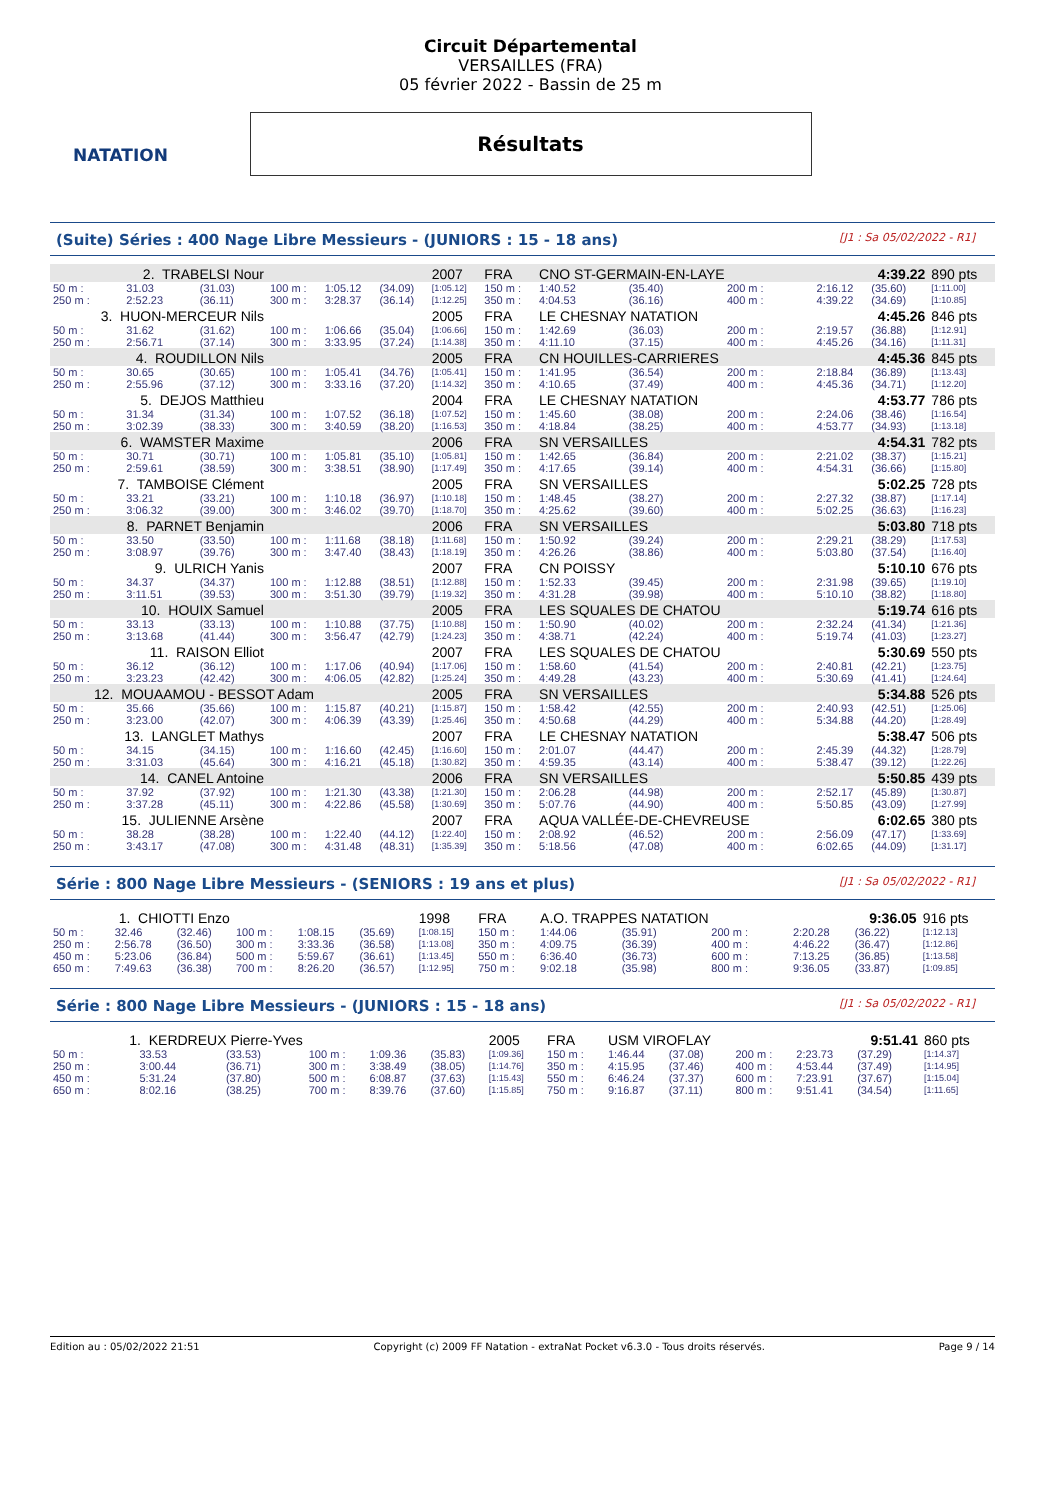NATATION
Circuit Départemental
VERSAILLES (FRA)
05 février 2022 - Bassin de 25 m
Résultats
(Suite) Séries : 400 Nage Libre Messieurs - (JUNIORS : 15 - 18 ans) [J1 : Sa 05/02/2022 - R1]
| 2. TRABELSI Nour | | | | | | 2007 | FRA | CNO ST-GERMAIN-EN-LAYE | | | | 4:39.22 | | | 890 pts |
| 50 m : | 31.03 | (31.03) | 100 m : | 1:05.12 | (34.09) | [1:05.12] | 150 m : | 1:40.52 | (35.40) | | 200 m : | 2:16.12 | (35.60) | | [1:11.00] |
| 250 m : | 2:52.23 | (36.11) | 300 m : | 3:28.37 | (36.14) | [1:12.25] | 350 m : | 4:04.53 | (36.16) | | 400 m : | 4:39.22 | (34.69) | | [1:10.85] |
| 3. HUON-MERCEUR Nils | | | | | | 2005 | FRA | LE CHESNAY NATATION | | | | 4:45.26 | | | 846 pts |
| 50 m : | 31.62 | (31.62) | 100 m : | 1:06.66 | (35.04) | [1:06.66] | 150 m : | 1:42.69 | (36.03) | | 200 m : | 2:19.57 | (36.88) | | [1:12.91] |
| 250 m : | 2:56.71 | (37.14) | 300 m : | 3:33.95 | (37.24) | [1:14.38] | 350 m : | 4:11.10 | (37.15) | | 400 m : | 4:45.26 | (34.16) | | [1:11.31] |
| 4. ROUDILLON Nils | | | | | | 2005 | FRA | CN HOUILLES-CARRIERES | | | | 4:45.36 | | | 845 pts |
| 50 m : | 30.65 | (30.65) | 100 m : | 1:05.41 | (34.76) | [1:05.41] | 150 m : | 1:41.95 | (36.54) | | 200 m : | 2:18.84 | (36.89) | | [1:13.43] |
| 250 m : | 2:55.96 | (37.12) | 300 m : | 3:33.16 | (37.20) | [1:14.32] | 350 m : | 4:10.65 | (37.49) | | 400 m : | 4:45.36 | (34.71) | | [1:12.20] |
| 5. DEJOS Matthieu | | | | | | 2004 | FRA | LE CHESNAY NATATION | | | | 4:53.77 | | | 786 pts |
| 50 m : | 31.34 | (31.34) | 100 m : | 1:07.52 | (36.18) | [1:07.52] | 150 m : | 1:45.60 | (38.08) | | 200 m : | 2:24.06 | (38.46) | | [1:16.54] |
| 250 m : | 3:02.39 | (38.33) | 300 m : | 3:40.59 | (38.20) | [1:16.53] | 350 m : | 4:18.84 | (38.25) | | 400 m : | 4:53.77 | (34.93) | | [1:13.18] |
| 6. WAMSTER Maxime | | | | | | 2006 | FRA | SN VERSAILLES | | | | 4:54.31 | | | 782 pts |
| 50 m : | 30.71 | (30.71) | 100 m : | 1:05.81 | (35.10) | [1:05.81] | 150 m : | 1:42.65 | (36.84) | | 200 m : | 2:21.02 | (38.37) | | [1:15.21] |
| 250 m : | 2:59.61 | (38.59) | 300 m : | 3:38.51 | (38.90) | [1:17.49] | 350 m : | 4:17.65 | (39.14) | | 400 m : | 4:54.31 | (36.66) | | [1:15.80] |
| 7. TAMBOISE Clément | | | | | | 2005 | FRA | SN VERSAILLES | | | | 5:02.25 | | | 728 pts |
| 50 m : | 33.21 | (33.21) | 100 m : | 1:10.18 | (36.97) | [1:10.18] | 150 m : | 1:48.45 | (38.27) | | 200 m : | 2:27.32 | (38.87) | | [1:17.14] |
| 250 m : | 3:06.32 | (39.00) | 300 m : | 3:46.02 | (39.70) | [1:18.70] | 350 m : | 4:25.62 | (39.60) | | 400 m : | 5:02.25 | (36.63) | | [1:16.23] |
| 8. PARNET Benjamin | | | | | | 2006 | FRA | SN VERSAILLES | | | | 5:03.80 | | | 718 pts |
| 50 m : | 33.50 | (33.50) | 100 m : | 1:11.68 | (38.18) | [1:11.68] | 150 m : | 1:50.92 | (39.24) | | 200 m : | 2:29.21 | (38.29) | | [1:17.53] |
| 250 m : | 3:08.97 | (39.76) | 300 m : | 3:47.40 | (38.43) | [1:18.19] | 350 m : | 4:26.26 | (38.86) | | 400 m : | 5:03.80 | (37.54) | | [1:16.40] |
| 9. ULRICH Yanis | | | | | | 2007 | FRA | CN POISSY | | | | 5:10.10 | | | 676 pts |
| 50 m : | 34.37 | (34.37) | 100 m : | 1:12.88 | (38.51) | [1:12.88] | 150 m : | 1:52.33 | (39.45) | | 200 m : | 2:31.98 | (39.65) | | [1:19.10] |
| 250 m : | 3:11.51 | (39.53) | 300 m : | 3:51.30 | (39.79) | [1:19.32] | 350 m : | 4:31.28 | (39.98) | | 400 m : | 5:10.10 | (38.82) | | [1:18.80] |
| 10. HOUIX Samuel | | | | | | 2005 | FRA | LES SQUALES DE CHATOU | | | | 5:19.74 | | | 616 pts |
| 50 m : | 33.13 | (33.13) | 100 m : | 1:10.88 | (37.75) | [1:10.88] | 150 m : | 1:50.90 | (40.02) | | 200 m : | 2:32.24 | (41.34) | | [1:21.36] |
| 250 m : | 3:13.68 | (41.44) | 300 m : | 3:56.47 | (42.79) | [1:24.23] | 350 m : | 4:38.71 | (42.24) | | 400 m : | 5:19.74 | (41.03) | | [1:23.27] |
| 11. RAISON Elliot | | | | | | 2007 | FRA | LES SQUALES DE CHATOU | | | | 5:30.69 | | | 550 pts |
| 50 m : | 36.12 | (36.12) | 100 m : | 1:17.06 | (40.94) | [1:17.06] | 150 m : | 1:58.60 | (41.54) | | 200 m : | 2:40.81 | (42.21) | | [1:23.75] |
| 250 m : | 3:23.23 | (42.42) | 300 m : | 4:06.05 | (42.82) | [1:25.24] | 350 m : | 4:49.28 | (43.23) | | 400 m : | 5:30.69 | (41.41) | | [1:24.64] |
| 12. MOUAAMOU - BESSOT Adam | | | | | | 2005 | FRA | SN VERSAILLES | | | | 5:34.88 | | | 526 pts |
| 50 m : | 35.66 | (35.66) | 100 m : | 1:15.87 | (40.21) | [1:15.87] | 150 m : | 1:58.42 | (42.55) | | 200 m : | 2:40.93 | (42.51) | | [1:25.06] |
| 250 m : | 3:23.00 | (42.07) | 300 m : | 4:06.39 | (43.39) | [1:25.46] | 350 m : | 4:50.68 | (44.29) | | 400 m : | 5:34.88 | (44.20) | | [1:28.49] |
| 13. LANGLET Mathys | | | | | | 2007 | FRA | LE CHESNAY NATATION | | | | 5:38.47 | | | 506 pts |
| 50 m : | 34.15 | (34.15) | 100 m : | 1:16.60 | (42.45) | [1:16.60] | 150 m : | 2:01.07 | (44.47) | | 200 m : | 2:45.39 | (44.32) | | [1:28.79] |
| 250 m : | 3:31.03 | (45.64) | 300 m : | 4:16.21 | (45.18) | [1:30.82] | 350 m : | 4:59.35 | (43.14) | | 400 m : | 5:38.47 | (39.12) | | [1:22.26] |
| 14. CANEL Antoine | | | | | | 2006 | FRA | SN VERSAILLES | | | | 5:50.85 | | | 439 pts |
| 50 m : | 37.92 | (37.92) | 100 m : | 1:21.30 | (43.38) | [1:21.30] | 150 m : | 2:06.28 | (44.98) | | 200 m : | 2:52.17 | (45.89) | | [1:30.87] |
| 250 m : | 3:37.28 | (45.11) | 300 m : | 4:22.86 | (45.58) | [1:30.69] | 350 m : | 5:07.76 | (44.90) | | 400 m : | 5:50.85 | (43.09) | | [1:27.99] |
| 15. JULIENNE Arsène | | | | | | 2007 | FRA | AQUA VALLÉE-DE-CHEVREUSE | | | | 6:02.65 | | | 380 pts |
| 50 m : | 38.28 | (38.28) | 100 m : | 1:22.40 | (44.12) | [1:22.40] | 150 m : | 2:08.92 | (46.52) | | 200 m : | 2:56.09 | (47.17) | | [1:33.69] |
| 250 m : | 3:43.17 | (47.08) | 300 m : | 4:31.48 | (48.31) | [1:35.39] | 350 m : | 5:18.56 | (47.08) | | 400 m : | 6:02.65 | (44.09) | | [1:31.17] |
Série : 800 Nage Libre Messieurs - (SENIORS : 19 ans et plus) [J1 : Sa 05/02/2022 - R1]
| 1. CHIOTTI Enzo | | | | | | 1998 | FRA | A.O. TRAPPES NATATION | | | | 9:36.05 | | | 916 pts |
| 50 m : | 32.46 | (32.46) | 100 m : | 1:08.15 | (35.69) | [1:08.15] | 150 m : | 1:44.06 | (35.91) | | 200 m : | 2:20.28 | (36.22) | | [1:12.13] |
| 250 m : | 2:56.78 | (36.50) | 300 m : | 3:33.36 | (36.58) | [1:13.08] | 350 m : | 4:09.75 | (36.39) | | 400 m : | 4:46.22 | (36.47) | | [1:12.86] |
| 450 m : | 5:23.06 | (36.84) | 500 m : | 5:59.67 | (36.61) | [1:13.45] | 550 m : | 6:36.40 | (36.73) | | 600 m : | 7:13.25 | (36.85) | | [1:13.58] |
| 650 m : | 7:49.63 | (36.38) | 700 m : | 8:26.20 | (36.57) | [1:12.95] | 750 m : | 9:02.18 | (35.98) | | 800 m : | 9:36.05 | (33.87) | | [1:09.85] |
Série : 800 Nage Libre Messieurs - (JUNIORS : 15 - 18 ans) [J1 : Sa 05/02/2022 - R1]
| 1. KERDREUX Pierre-Yves | | | | | | 2005 | FRA | USM VIROFLAY | | | | 9:51.41 | | | 860 pts |
| 50 m : | 33.53 | (33.53) | 100 m : | 1:09.36 | (35.83) | [1:09.36] | 150 m : | 1:46.44 | (37.08) | | 200 m : | 2:23.73 | (37.29) | | [1:14.37] |
| 250 m : | 3:00.44 | (36.71) | 300 m : | 3:38.49 | (38.05) | [1:14.76] | 350 m : | 4:15.95 | (37.46) | | 400 m : | 4:53.44 | (37.49) | | [1:14.95] |
| 450 m : | 5:31.24 | (37.80) | 500 m : | 6:08.87 | (37.63) | [1:15.43] | 550 m : | 6:46.24 | (37.37) | | 600 m : | 7:23.91 | (37.67) | | [1:15.04] |
| 650 m : | 8:02.16 | (38.25) | 700 m : | 8:39.76 | (37.60) | [1:15.85] | 750 m : | 9:16.87 | (37.11) | | 800 m : | 9:51.41 | (34.54) | | [1:11.65] |
Edition au : 05/02/2022 21:51 Copyright (c) 2009 FF Natation - extraNat Pocket v6.3.0 - Tous droits réservés. Page 9 / 14